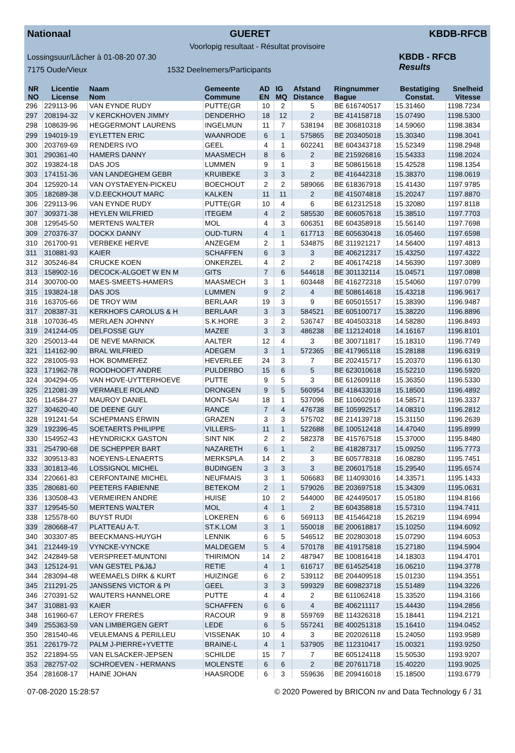Nationaal GUERET KBDB-RFCB
Voorlopig resultaat - Résultat provisoire
Lossingsuur/Lâcher à 01-08-20 07.30
7175 Oude/Vieux 1532 Deelnemers/Participants
KBDB - RFCB
Results
| NR | Licentie | Naam | Gemeente | AD | IG | Afstand | Ringnummer | Bestatiging | Snelheid |
| --- | --- | --- | --- | --- | --- | --- | --- | --- | --- |
| NO | License | Nom | Commune | EN | MQ | Distance | Bague | Constat. | Vitesse |
| 296 | 229113-96 | VAN EYNDE RUDY | PUTTE(GR | 10 | 2 | 5 | BE 616740517 | 15.31460 | 1198.7234 |
| 297 | 208194-32 | V KERCKHOVEN JIMMY | DENDERHO | 18 | 12 | 2 | BE 414158718 | 15.07490 | 1198.5300 |
| 298 | 108639-96 | HEGGERMONT LAURENS | INGELMUN | 11 | 7 | 538194 | BE 306810318 | 14.59060 | 1198.3834 |
| 299 | 194019-19 | EYLETTEN ERIC | WAANRODE | 6 | 1 | 575865 | BE 203405018 | 15.30340 | 1198.3041 |
| 300 | 203769-69 | RENDERS IVO | GEEL | 4 | 1 | 602241 | BE 604343718 | 15.52349 | 1198.2948 |
| 301 | 290361-40 | HAMERS DANNY | MAASMECH | 8 | 6 | 2 | BE 215926816 | 15.54333 | 1198.2024 |
| 302 | 193824-18 | DAS JOS | LUMMEN | 9 | 1 | 3 | BE 508615618 | 15.42528 | 1198.1354 |
| 303 | 174151-36 | VAN LANDEGHEM GEBR | KRUIBEKE | 3 | 3 | 2 | BE 416442318 | 15.38370 | 1198.0619 |
| 304 | 125920-14 | VAN OYSTAEYEN-PICKEU | BOECHOUT | 2 | 2 | 589066 | BE 618367918 | 15.41430 | 1197.9785 |
| 305 | 182689-38 | V.D.EECKHOUT MARC | KALKEN | 11 | 11 | 2 | BE 415074818 | 15.20247 | 1197.8870 |
| 306 | 229113-96 | VAN EYNDE RUDY | PUTTE(GR | 10 | 4 | 6 | BE 612312518 | 15.32080 | 1197.8118 |
| 307 | 309371-38 | HEYLEN WILFRIED | ITEGEM | 4 | 2 | 585530 | BE 606057618 | 15.38510 | 1197.7703 |
| 308 | 129545-50 | MERTENS WALTER | MOL | 4 | 3 | 606351 | BE 604358918 | 15.56140 | 1197.7698 |
| 309 | 270376-37 | DOCKX DANNY | OUD-TURN | 4 | 1 | 617713 | BE 605630418 | 16.05460 | 1197.6598 |
| 310 | 261700-91 | VERBEKE HERVE | ANZEGEM | 2 | 1 | 534875 | BE 311921217 | 14.56400 | 1197.4813 |
| 311 | 310881-93 | KAIER | SCHAFFEN | 6 | 3 | 3 | BE 406212317 | 15.43250 | 1197.4322 |
| 312 | 305246-84 | CRUCKE KOEN | ONKERZEL | 4 | 2 | 2 | BE 406174218 | 14.56390 | 1197.3089 |
| 313 | 158902-16 | DECOCK-ALGOET W EN M | GITS | 7 | 6 | 544618 | BE 301132114 | 15.04571 | 1197.0898 |
| 314 | 300700-00 | MAES-SMEETS-HAMERS | MAASMECH | 3 | 1 | 603448 | BE 416272318 | 15.54060 | 1197.0799 |
| 315 | 193824-18 | DAS JOS | LUMMEN | 9 | 2 | 4 | BE 508614618 | 15.43218 | 1196.9617 |
| 316 | 163705-66 | DE TROY WIM | BERLAAR | 19 | 3 | 9 | BE 605015517 | 15.38390 | 1196.9487 |
| 317 | 208387-31 | KERKHOFS CAROLUS & H | BERLAAR | 3 | 3 | 584521 | BE 605100717 | 15.38220 | 1196.8896 |
| 318 | 107036-45 | MERLAEN JOHNNY | S.K.HORE | 3 | 2 | 536747 | BE 404503318 | 14.58280 | 1196.8493 |
| 319 | 241244-05 | DELFOSSE GUY | MAZEE | 3 | 3 | 486238 | BE 112124018 | 14.16167 | 1196.8101 |
| 320 | 250013-44 | DE NEVE MARNICK | AALTER | 12 | 4 | 3 | BE 300711817 | 15.18310 | 1196.7749 |
| 321 | 114162-90 | BRAL WILFRIED | ADEGEM | 3 | 1 | 572365 | BE 417965118 | 15.28188 | 1196.6319 |
| 322 | 281005-93 | HOK BOMMEREZ | HEVERLEE | 24 | 3 | 7 | BE 202415717 | 15.20370 | 1196.6130 |
| 323 | 171962-78 | ROODHOOFT ANDRE | PULDERBO | 15 | 6 | 5 | BE 623010618 | 15.52210 | 1196.5920 |
| 324 | 304294-05 | VAN HOVE-UYTTERHOEVE | PUTTE | 9 | 5 | 3 | BE 612609118 | 15.36350 | 1196.5330 |
| 325 | 212081-39 | VERMAELE ROLAND | DRONGEN | 9 | 5 | 560954 | BE 418433018 | 15.18500 | 1196.4892 |
| 326 | 114584-27 | MAUROY DANIEL | MONT-SAI | 18 | 1 | 537096 | BE 110602916 | 14.58571 | 1196.3337 |
| 327 | 304620-40 | DE DEENE GUY | RANCE | 7 | 4 | 476738 | BE 105992517 | 14.08310 | 1196.2812 |
| 328 | 191241-54 | SCHEPMANS ERWIN | GRAZEN | 3 | 3 | 575702 | BE 214139718 | 15.31150 | 1196.2639 |
| 329 | 192396-45 | SOETAERTS PHILIPPE | VILLERS- | 11 | 1 | 522688 | BE 100512418 | 14.47040 | 1195.8999 |
| 330 | 154952-43 | HEYNDRICKX GASTON | SINT NIK | 2 | 2 | 582378 | BE 415767518 | 15.37000 | 1195.8480 |
| 331 | 254790-68 | DE SCHEPPER BART | NAZARETH | 6 | 1 | 2 | BE 418287317 | 15.09250 | 1195.7773 |
| 332 | 309513-83 | NOEYENS-LENAERTS | MERKSPLA | 14 | 2 | 3 | BE 605778318 | 16.08280 | 1195.7451 |
| 333 | 301813-46 | LOSSIGNOL MICHEL | BUDINGEN | 3 | 3 | 3 | BE 206017518 | 15.29540 | 1195.6574 |
| 334 | 220661-83 | CERFONTAINE MICHEL | NEUFMAIS | 3 | 1 | 506683 | BE 114093016 | 14.33571 | 1195.1433 |
| 335 | 280681-60 | PEETERS FABIENNE | BETEKOM | 2 | 1 | 579026 | BE 203697518 | 15.34309 | 1195.0631 |
| 336 | 130508-43 | VERMEIREN ANDRE | HUISE | 10 | 2 | 544000 | BE 424495017 | 15.05180 | 1194.8166 |
| 337 | 129545-50 | MERTENS WALTER | MOL | 4 | 1 | 2 | BE 604358818 | 15.57310 | 1194.7411 |
| 338 | 125578-60 | BUYST RUDI | LOKEREN | 6 | 6 | 569113 | BE 415464218 | 15.26219 | 1194.6994 |
| 339 | 280668-47 | PLATTEAU A-T. | ST.K.LOM | 3 | 1 | 550018 | BE 200618817 | 15.10250 | 1194.6092 |
| 340 | 303307-85 | BEECKMANS-HUYGH | LENNIK | 6 | 5 | 546512 | BE 202803018 | 15.07290 | 1194.6053 |
| 341 | 212449-19 | VYNCKE-VYNCKE | MALDEGEM | 5 | 4 | 570178 | BE 419175818 | 15.27180 | 1194.5904 |
| 342 | 242849-58 | VERSPREET-MUNTONI | THIRIMON | 14 | 2 | 487947 | BE 100816418 | 14.18303 | 1194.4701 |
| 343 | 125124-91 | VAN GESTEL P&J&J | RETIE | 4 | 1 | 616717 | BE 614525418 | 16.06210 | 1194.3778 |
| 344 | 283094-48 | WEEMAELS DIRK & KURT | HUIZINGE | 6 | 2 | 539112 | BE 204409518 | 15.01230 | 1194.3551 |
| 345 | 211291-25 | JANSSENS VICTOR & PI | GEEL | 3 | 3 | 599329 | BE 609823718 | 15.51489 | 1194.3226 |
| 346 | 270391-52 | WAUTERS HANNELORE | PUTTE | 4 | 4 | 2 | BE 611062418 | 15.33520 | 1194.3166 |
| 347 | 310881-93 | KAIER | SCHAFFEN | 6 | 6 | 4 | BE 406211117 | 15.44430 | 1194.2856 |
| 348 | 161960-67 | LEROY FRERES | RACOUR | 9 | 8 | 559769 | BE 114326318 | 15.18441 | 1194.2121 |
| 349 | 255363-59 | VAN LIMBERGEN GERT | LEDE | 6 | 5 | 557241 | BE 400251318 | 15.16410 | 1194.0452 |
| 350 | 281540-46 | VEULEMANS & PERILLEU | VISSENAK | 10 | 4 | 3 | BE 202026118 | 15.24050 | 1193.9589 |
| 351 | 226179-72 | PALM J-PIERRE+YVETTE | BRAINE-L | 4 | 1 | 537905 | BE 112310417 | 15.00321 | 1193.9250 |
| 352 | 221894-55 | VAN ELSACKER-JEPSEN | SCHILDE | 15 | 7 | 7 | BE 605124118 | 15.50530 | 1193.9207 |
| 353 | 282757-02 | SCHROEVEN - HERMANS | MOLENSTE | 6 | 6 | 2 | BE 207611718 | 15.40220 | 1193.9025 |
| 354 | 281608-17 | HAINE JOHAN | HAASRODE | 6 | 3 | 559636 | BE 209416018 | 15.18500 | 1193.6779 |
07-08-2020 15:28:57 © 2020 Powered by BRICON nv and Data Technology 6 / 31